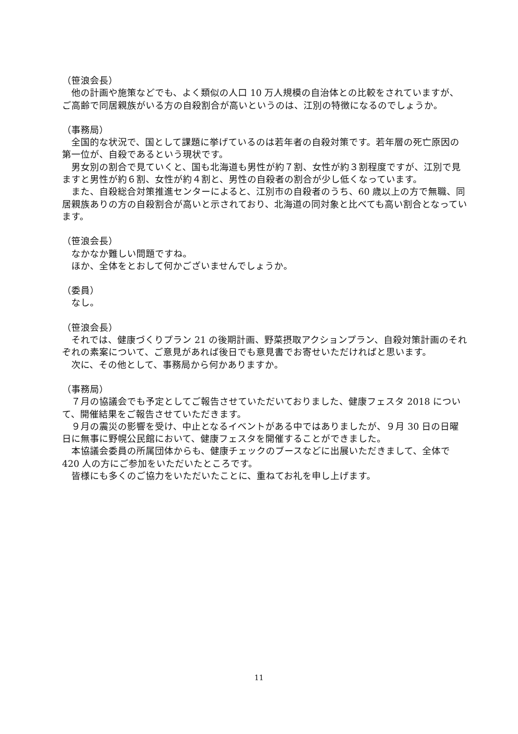（笹浪会長）
　他の計画や施策などでも、よく類似の人口 10 万人規模の自治体との比較をされていますが、ご高齢で同居親族がいる方の自殺割合が高いというのは、江別の特徴になるのでしょうか。
（事務局）
　全国的な状況で、国として課題に挙げているのは若年者の自殺対策です。若年層の死亡原因の第一位が、自殺であるという現状です。
　男女別の割合で見ていくと、国も北海道も男性が約７割、女性が約３割程度ですが、江別で見ますと男性が約６割、女性が約４割と、男性の自殺者の割合が少し低くなっています。
　また、自殺総合対策推進センターによると、江別市の自殺者のうち、60 歳以上の方で無職、同居親族ありの方の自殺割合が高いと示されており、北海道の同対象と比べても高い割合となっています。
（笹浪会長）
　なかなか難しい問題ですね。
　ほか、全体をとおして何かございませんでしょうか。
（委員）
　なし。
（笹浪会長）
　それでは、健康づくりプラン 21 の後期計画、野菜摂取アクションプラン、自殺対策計画のそれぞれの素案について、ご意見があれば後日でも意見書でお寄せいただければと思います。
　次に、その他として、事務局から何かありますか。
（事務局）
　７月の協議会でも予定としてご報告させていただいておりました、健康フェスタ 2018 について、開催結果をご報告させていただきます。
　９月の震災の影響を受け、中止となるイベントがある中ではありましたが、９月 30 日の日曜日に無事に野幌公民館において、健康フェスタを開催することができました。
　本協議会委員の所属団体からも、健康チェックのブースなどに出展いただきまして、全体で 420 人の方にご参加をいただいたところです。
　皆様にも多くのご協力をいただいたことに、重ねてお礼を申し上げます。
11